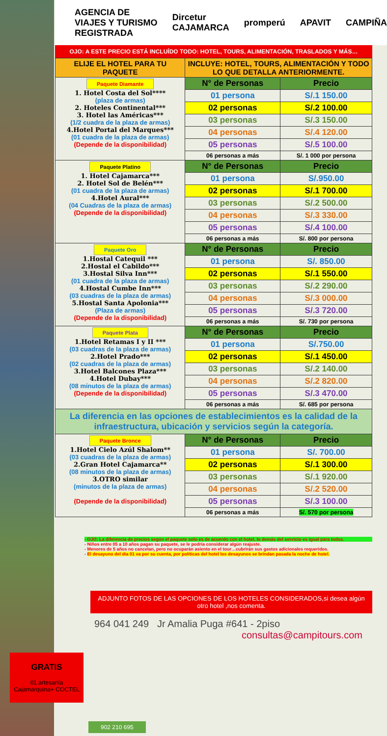AGENCIA DE VIAJES Y TURISMO REGISTRADA Dircetur CAJAMARCA promperú APAVIT CAMPIÑA
OJO: A ESTE PRECIO ESTÁ INCLUÍDO TODO: HOTEL, TOURS, ALIMENTACIÓN, TRASLADOS Y MÁS…
| ELIJE EL HOTEL PARA TU PAQUETE | INCLUYE: HOTEL, TOURS, ALIMENTACIÓN Y TODO LO QUE DETALLA ANTERIORMENTE. | |
| Paquete Diamante 1. Hotel Costa del Sol**** (plaza de armas) 2. Hoteles Continental*** 3. Hotel las Américas*** (1/2 cuadra de la plaza de armas) 4.Hotel Portal del Marques*** (01 cuadra de la plaza de armas) (Depende de la disponibilidad) | N° de Personas | Precio |
| | 01 persona | S/.1 150.00 |
| | 02 personas | S/.2 100.00 |
| | 03 personas | S/.3 150.00 |
| | 04 personas | S/.4 120.00 |
| | 05 personas | S/.5 100.00 |
| | 06 personas a más | S/. 1 000 por persona |
| Paquete Platino 1. Hotel Cajamarca*** 2. Hotel Sol de Belén*** (01 cuadra de la plaza de armas) 4.Hotel Aural*** (04 Cuadras de la plaza de armas) (Depende de la disponibilidad) | N° de Personas | Precio |
| | 01 persona | S/.950.00 |
| | 02 personas | S/.1 700.00 |
| | 03 personas | S/.2 500.00 |
| | 04 personas | S/.3 330.00 |
| | 05 personas | S/.4 100.00 |
| | 06 personas a más | S/. 800 por persona |
| Paquete Oro 1.Hostal Catequil *** 2.Hostal el Cabildo*** 3.Hostal Silva Inn*** (01 cuadra de la plaza de armas) 4.Hostal Cumbe Inn*** (03 cuadras de la plaza de armas) 5.Hostal Santa Apolonia*** (Plaza de armas) (Depende de la disponibilidad) | N° de Personas | Precio |
| | 01 persona | S/. 850.00 |
| | 02 personas | S/.1 550.00 |
| | 03 personas | S/.2 290.00 |
| | 04 personas | S/.3 000.00 |
| | 05 personas | S/.3 720.00 |
| | 06 personas a más | S/. 730 por persona |
| Paquete Plata 1.Hotel Retamas I y II *** (03 cuadras de la plaza de armas) 2.Hotel Prado*** (02 cuadras de la plaza de armas) 3.Hotel Balcones Plaza*** 4.Hotel Dubay*** (08 minutos de la plaza de armas) (Depende de la disponibilidad) | N° de Personas | Precio |
| | 01 persona | S/.750.00 |
| | 02 personas | S/.1 450.00 |
| | 03 personas | S/.2 140.00 |
| | 04 personas | S/.2 820.00 |
| | 05 personas | S/.3 470.00 |
| | 06 personas a más | S/. 685 por persona |
| La diferencia en las opciones de establecimientos es la calidad de la infraestructura, ubicación y servicios según la categoría. | | |
| Paquete Bronce 1.Hotel Cielo Azúl Shalom** (03 cuadras de la plaza de armas) 2.Gran Hotel Cajamarca** (08 minutos de la plaza de armas) 3.OTRO similar (minutos de la plaza de armas) (Depende de la disponibilidad) | N° de Personas | Precio |
| | 01 persona | S/. 700.00 |
| | 02 personas | S/.1 300.00 |
| | 03 personas | S/.1 920.00 |
| | 04 personas | S/.2 520.00 |
| | 05 personas | S/.3 100.00 |
| | 06 personas a más | S/. 570 por persona |
- OJO: La diferencia de precios según el paquete solo es de acuerdo con el hotel, lo demás del servicio es igual para todos.
- Niños entre 05 a 10 años pagan su paquete, se le podría considerar algún reajuste.
- Menores de 5 años no cancelan, pero no ocuparán asiento en el tour…cubrirán sus gastos adicionales requeridos.
- El desayuno del día 01 va por su cuenta, por políticas del hotel los desayunos se brindan pasada la noche de hotel.
ADJUNTO FOTOS DE LAS OPCIONES DE LOS HOTELES CONSIDERADOS,si desea algún otro hotel ,nos comenta.
964 041 249 Jr Amalia Puga #641 - 2piso
consultas@campitours.com
GRATIS
01 artesanía Cajamarquina+ COCTEL
902 210 695